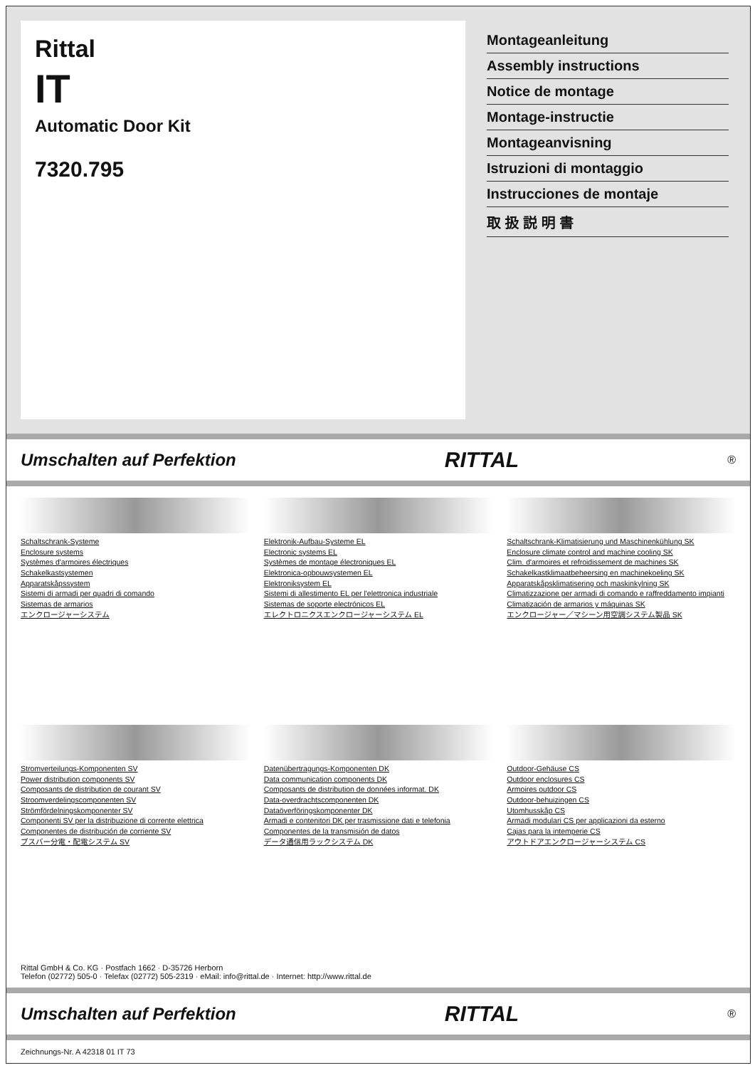Rittal
IT
Automatic Door Kit
7320.795
Montageanleitung
Assembly instructions
Notice de montage
Montage-instructie
Montageanvisning
Istruzioni di montaggio
Instrucciones de montaje
取 扱 説 明 書
Umschalten auf Perfektion RITTAL ®
Schaltschrank-Systeme
Enclosure systems
Systèmes d'armoires électriques
Schakelkastsystemen
Apparatskåpssystem
Sistemi di armadi per quadri di comando
Sistemas de armarios
エンクロージャーシステム
Elektronik-Aufbau-Systeme EL
Electronic systems EL
Systèmes de montage électroniques EL
Elektronica-opbouwsystemen EL
Elektroniksystem EL
Sistemi di allestimento EL per l'elettronica industriale
Sistemas de soporte electrónicos EL
エレクトロニクスエンクロージャーシステム EL
Schaltschrank-Klimatisierung und Maschinenkühlung SK
Enclosure climate control and machine cooling SK
Clim. d'armoires et refroidissement de machines SK
Schakelkastklimaatbeheersing en machinekoeling SK
Apparatskåpsklimatisering och maskinkylning SK
Climatizzazione per armadi di comando e raffreddamento impianti
Climatización de armarios y máquinas SK
エンクロージャー／マシーン用空調システム製品 SK
Stromverteilungs-Komponenten SV
Power distribution components SV
Composants de distribution de courant SV
Stroomverdelingscomponenten SV
Strömfördelningskomponenter SV
Componenti SV per la distribuzione di corrente elettrica
Componentes de distribución de corriente SV
ブスバー分電・配電システム SV
Datenübertragungs-Komponenten DK
Data communication components DK
Composants de distribution de données informat. DK
Data-overdrachtscomponenten DK
Dataöverföringskomponenter DK
Armadi e contenitori DK per trasmissione dati e telefonia
Componentes de la transmisión de datos
データ通信用ラックシステム DK
Outdoor-Gehäuse CS
Outdoor enclosures CS
Armoires outdoor CS
Outdoor-behuizingen CS
Utomhusskåp CS
Armadi modulari CS per applicazioni da esterno
Cajas para la intemperie CS
アウトドアエンクロージャーシステム CS
Rittal GmbH & Co. KG · Postfach 1662 · D-35726 Herborn
Telefon (02772) 505-0 · Telefax (02772) 505-2319 · eMail: info@rittal.de · Internet: http://www.rittal.de
Umschalten auf Perfektion RITTAL ®
Zeichnungs-Nr. A 42318 01 IT 73